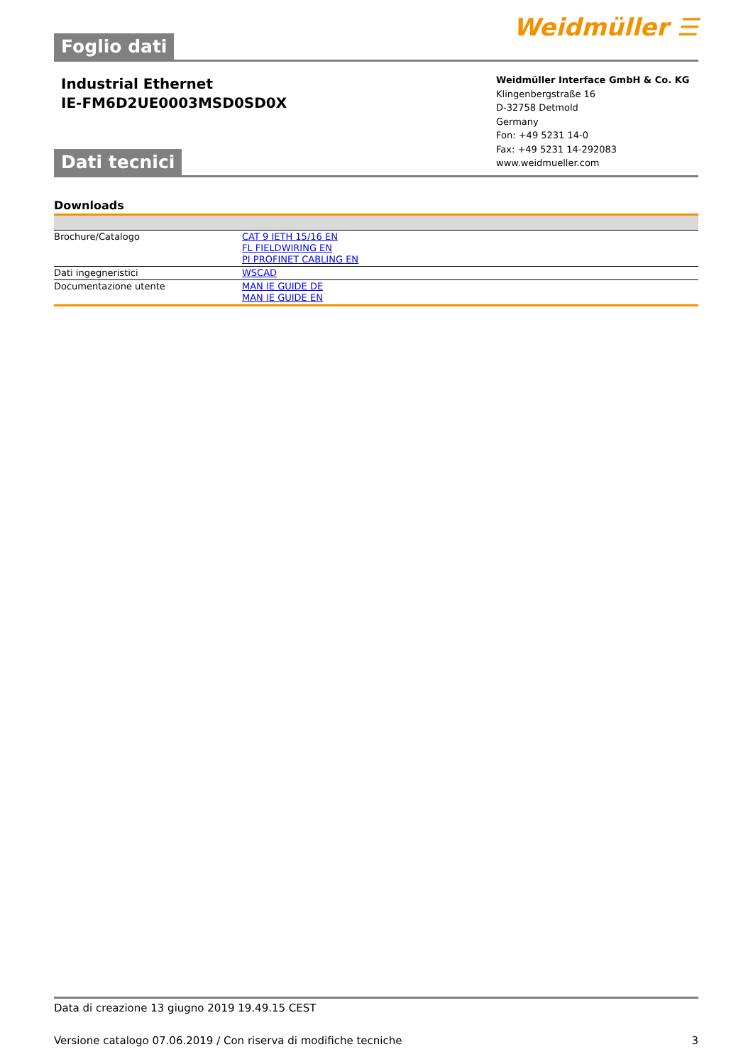Foglio dati
Weidmüller ☰
Industrial Ethernet
IE-FM6D2UE0003MSD0SD0X
Weidmüller Interface GmbH & Co. KG
Klingenbergstraße 16
D-32758 Detmold
Germany
Fon: +49 5231 14-0
Fax: +49 5231 14-292083
www.weidmueller.com
Dati tecnici
Downloads
| Brochure/Catalogo | CAT 9 IETH 15/16 EN FL FIELDWIRING EN PI PROFINET CABLING EN |
| Dati ingegneristici | WSCAD |
| Documentazione utente | MAN IE GUIDE DE MAN IE GUIDE EN |
Data di creazione 13 giugno 2019 19.49.15 CEST
Versione catalogo 07.06.2019 / Con riserva di modifiche tecniche 3